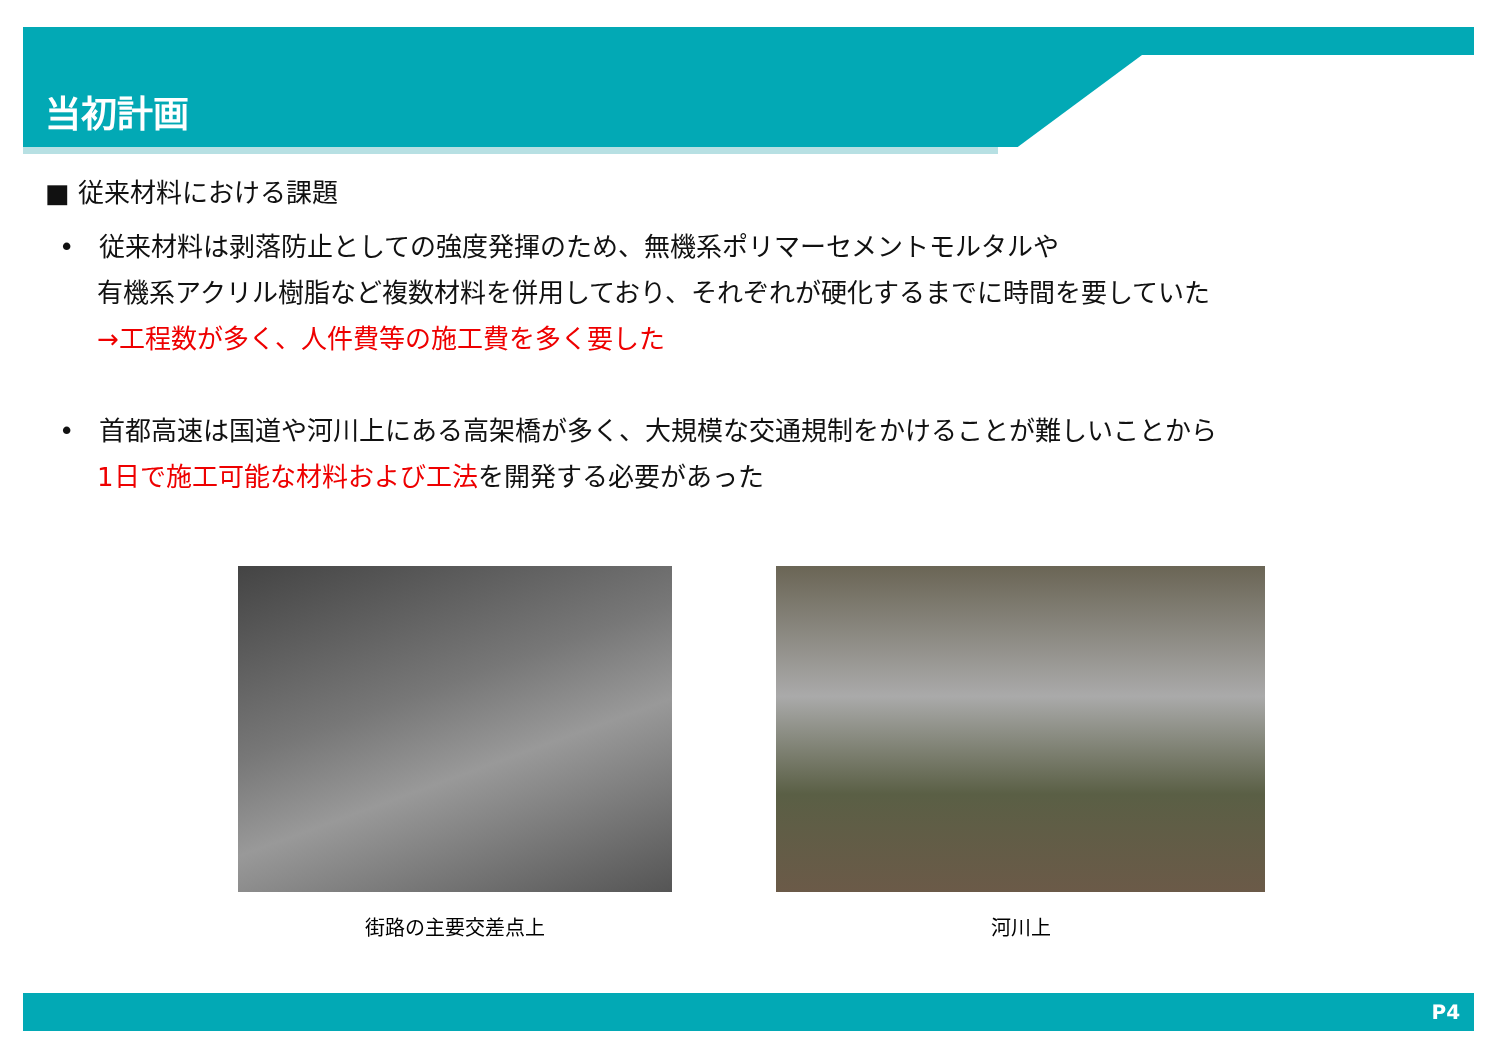当初計画
■ 従来材料における課題
• 従来材料は剥落防止としての強度発揮のため、無機系ポリマーセメントモルタルや
有機系アクリル樹脂など複数材料を併用しており、それぞれが硬化するまでに時間を要していた
→工程数が多く、人件費等の施工費を多く要した
• 首都高速は国道や河川上にある高架橋が多く、大規模な交通規制をかけることが難しいことから
1日で施工可能な材料および工法を開発する必要があった
街路の主要交差点上 河川上
P4